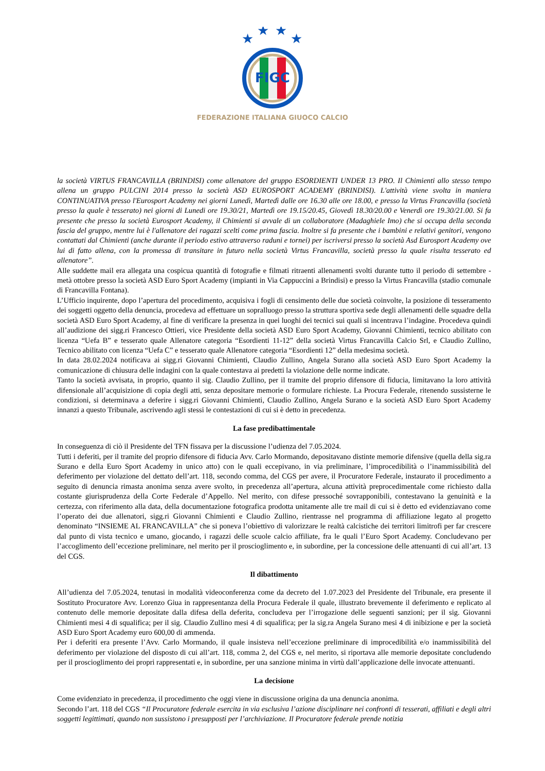★
★
★
★
FIGC
FEDERAZIONE ITALIANA GIUOCO CALCIO
la società VIRTUS FRANCAVILLA (BRINDISI) come allenatore del gruppo ESORDIENTI UNDER 13 PRO. Il Chimienti allo stesso tempo allena un gruppo PULCINI 2014 presso la società ASD EUROSPORT ACADEMY (BRINDISI). L'attività viene svolta in maniera CONTINUATIVA presso l'Eurosport Academy nei giorni Lunedì, Martedì dalle ore 16.30 alle ore 18.00, e presso la Virtus Francavilla (società presso la quale è tesserato) nei giorni di Lunedi ore 19.30/21, Martedì ore 19.15/20.45, Giovedì 18.30/20.00 e Venerdì ore 19.30/21.00. Si fa presente che presso la società Eurosport Academy, il Chimienti si avvale di un collaboratore (Madaghiele Imo) che si occupa della seconda fascia del gruppo, mentre lui è l'allenatore dei ragazzi scelti come prima fascia. Inoltre si fa presente che i bambini e relativi genitori, vengono contattati dal Chimienti (anche durante il periodo estivo attraverso raduni e tornei) per iscriversi presso la società Asd Eurosport Academy ove lui di fatto allena, con la promessa di transitare in futuro nella società Virtus Francavilla, società presso la quale risulta tesserato ed allenatore”.
Alle suddette mail era allegata una cospicua quantità di fotografie e filmati ritraenti allenamenti svolti durante tutto il periodo di settembre - metà ottobre presso la società ASD Euro Sport Academy (impianti in Via Cappuccini a Brindisi) e presso la Virtus Francavilla (stadio comunale di Francavilla Fontana).
L’Ufficio inquirente, dopo l’apertura del procedimento, acquisiva i fogli di censimento delle due società coinvolte, la posizione di tesseramento dei soggetti oggetto della denuncia, procedeva ad effettuare un sopralluogo presso la struttura sportiva sede degli allenamenti delle squadre della società ASD Euro Sport Academy, al fine di verificare la presenza in quei luoghi dei tecnici sui quali si incentrava l’indagine. Procedeva quindi all’audizione dei sigg.ri Francesco Ottieri, vice Presidente della società ASD Euro Sport Academy, Giovanni Chimienti, tecnico abilitato con licenza “Uefa B” e tesserato quale Allenatore categoria “Esordienti 11-12” della società Virtus Francavilla Calcio Srl, e Claudio Zullino, Tecnico abilitato con licenza “Uefa C” e tesserato quale Allenatore categoria “Esordienti 12” della medesima società.
In data 28.02.2024 notificava ai sigg.ri Giovanni Chimienti, Claudio Zullino, Angela Surano alla società ASD Euro Sport Academy la comunicazione di chiusura delle indagini con la quale contestava ai predetti la violazione delle norme indicate.
Tanto la società avvisata, in proprio, quanto il sig. Claudio Zullino, per il tramite del proprio difensore di fiducia, limitavano la loro attività difensionale all’acquisizione di copia degli atti, senza depositare memorie o formulare richieste. La Procura Federale, ritenendo sussisterne le condizioni, si determinava a deferire i sigg.ri Giovanni Chimienti, Claudio Zullino, Angela Surano e la società ASD Euro Sport Academy innanzi a questo Tribunale, ascrivendo agli stessi le contestazioni di cui si è detto in precedenza.
La fase predibattimentale
In conseguenza di ciò il Presidente del TFN fissava per la discussione l’udienza del 7.05.2024.
Tutti i deferiti, per il tramite del proprio difensore di fiducia Avv. Carlo Mormando, depositavano distinte memorie difensive (quella della sig.ra Surano e della Euro Sport Academy in unico atto) con le quali eccepivano, in via preliminare, l’improcedibilità o l’inammissibilità del deferimento per violazione del dettato dell’art. 118, secondo comma, del CGS per avere, il Procuratore Federale, instaurato il procedimento a seguito di denuncia rimasta anonima senza avere svolto, in precedenza all’apertura, alcuna attività preprocedimentale come richiesto dalla costante giurisprudenza della Corte Federale d’Appello. Nel merito, con difese pressoché sovrapponibili, contestavano la genuinità e la certezza, con riferimento alla data, della documentazione fotografica prodotta unitamente alle tre mail di cui si è detto ed evidenziavano come l’operato dei due allenatori, sigg.ri Giovanni Chimienti e Claudio Zullino, rientrasse nel programma di affiliazione legato al progetto denominato “INSIEME AL FRANCAVILLA” che si poneva l’obiettivo di valorizzare le realtà calcistiche dei territori limitrofi per far crescere dal punto di vista tecnico e umano, giocando, i ragazzi delle scuole calcio affiliate, fra le quali l’Euro Sport Academy. Concludevano per l’accoglimento dell’eccezione preliminare, nel merito per il proscioglimento e, in subordine, per la concessione delle attenuanti di cui all’art. 13 del CGS.
Il dibattimento
All’udienza del 7.05.2024, tenutasi in modalità videoconferenza come da decreto del 1.07.2023 del Presidente del Tribunale, era presente il Sostituto Procuratore Avv. Lorenzo Giua in rappresentanza della Procura Federale il quale, illustrato brevemente il deferimento e replicato al contenuto delle memorie depositate dalla difesa della deferita, concludeva per l’irrogazione delle seguenti sanzioni; per il sig. Giovanni Chimienti mesi 4 di squalifica; per il sig. Claudio Zullino mesi 4 di squalifica; per la sig.ra Angela Surano mesi 4 di inibizione e per la società ASD Euro Sport Academy euro 600,00 di ammenda.
Per i deferiti era presente l’Avv. Carlo Mormando, il quale insisteva nell’eccezione preliminare di improcedibilità e/o inammissibilità del deferimento per violazione del disposto di cui all’art. 118, comma 2, del CGS e, nel merito, si riportava alle memorie depositate concludendo per il proscioglimento dei propri rappresentati e, in subordine, per una sanzione minima in virtù dall’applicazione delle invocate attenuanti.
La decisione
Come evidenziato in precedenza, il procedimento che oggi viene in discussione origina da una denuncia anonima.
Secondo l’art. 118 del CGS “Il Procuratore federale esercita in via esclusiva l’azione disciplinare nei confronti di tesserati, affiliati e degli altri soggetti legittimati, quando non sussistono i presupposti per l’archiviazione. Il Procuratore federale prende notizia